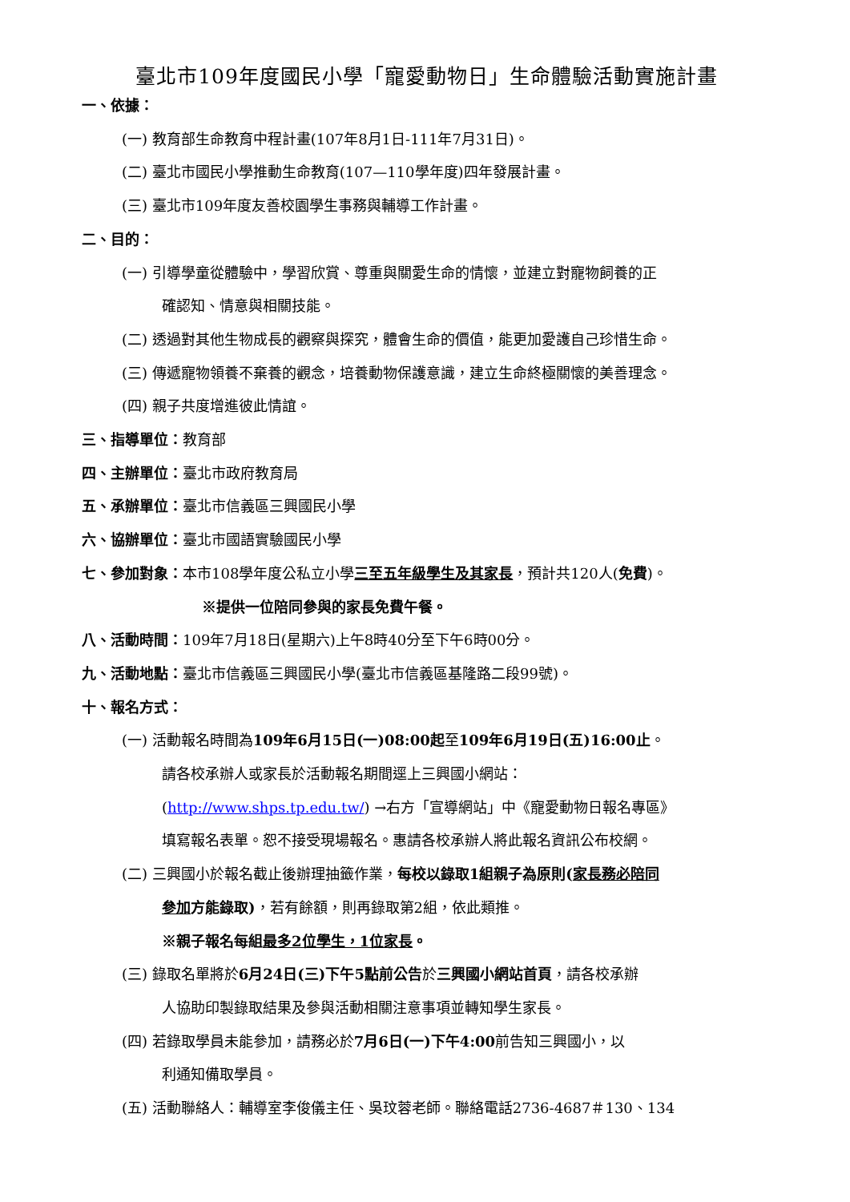臺北市109年度國民小學「寵愛動物日」生命體驗活動實施計畫
一、依據：
(一) 教育部生命教育中程計畫(107年8月1日-111年7月31日)。
(二) 臺北市國民小學推動生命教育(107—110學年度)四年發展計畫。
(三) 臺北市109年度友善校園學生事務與輔導工作計畫。
二、目的：
(一) 引導學童從體驗中，學習欣賞、尊重與關愛生命的情懷，並建立對寵物飼養的正
確認知、情意與相關技能。
(二) 透過對其他生物成長的觀察與探究，體會生命的價值，能更加愛護自己珍惜生命。
(三) 傳遞寵物領養不棄養的觀念，培養動物保護意識，建立生命終極關懷的美善理念。
(四) 親子共度增進彼此情誼。
三、指導單位：教育部
四、主辦單位：臺北市政府教育局
五、承辦單位：臺北市信義區三興國民小學
六、協辦單位：臺北市國語實驗國民小學
七、參加對象：本市108學年度公私立小學三至五年級學生及其家長，預計共120人(免費)。
※提供一位陪同參與的家長免費午餐。
八、活動時間：109年7月18日(星期六)上午8時40分至下午6時00分。
九、活動地點：臺北市信義區三興國民小學(臺北市信義區基隆路二段99號)。
十、報名方式：
(一) 活動報名時間為109年6月15日(一)08:00起至109年6月19日(五)16:00止。
請各校承辦人或家長於活動報名期間逕上三興國小網站：
(http://www.shps.tp.edu.tw/) →右方「宣導網站」中《寵愛動物日報名專區》
填寫報名表單。恕不接受現場報名。惠請各校承辦人將此報名資訊公布校網。
(二) 三興國小於報名截止後辦理抽籤作業，每校以錄取1組親子為原則(家長務必陪同
參加方能錄取)，若有餘額，則再錄取第2組，依此類推。
※親子報名每組最多2位學生，1位家長。
(三) 錄取名單將於6月24日(三)下午5點前公告於三興國小網站首頁，請各校承辦
人協助印製錄取結果及參與活動相關注意事項並轉知學生家長。
(四) 若錄取學員未能參加，請務必於7月6日(一)下午4:00前告知三興國小，以
利通知備取學員。
(五) 活動聯絡人：輔導室李俊儀主任、吳玟蓉老師。聯絡電話2736-4687＃130、134